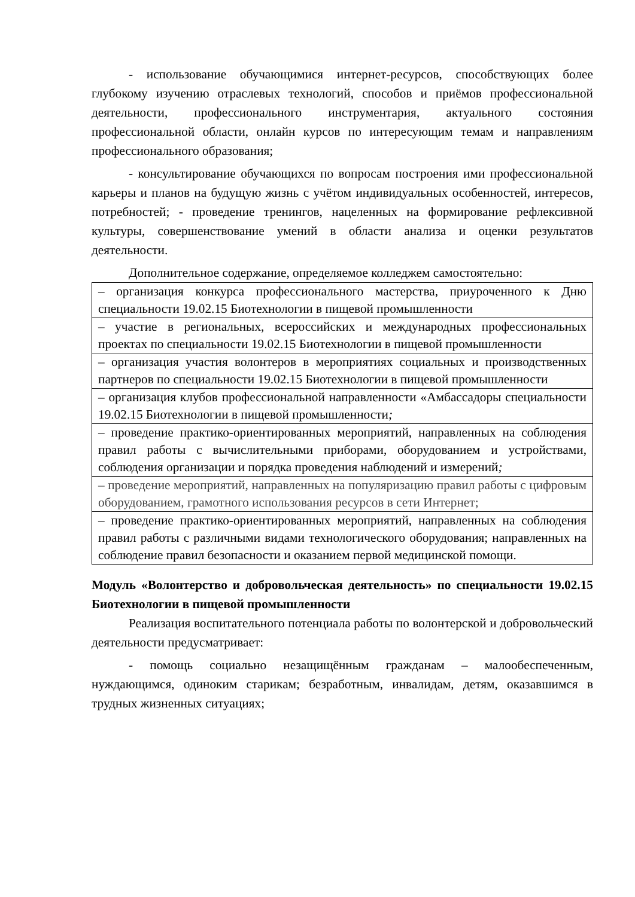- использование обучающимися интернет-ресурсов, способствующих более глубокому изучению отраслевых технологий, способов и приёмов профессиональной деятельности, профессионального инструментария, актуального состояния профессиональной области, онлайн курсов по интересующим темам и направлениям профессионального образования;
- консультирование обучающихся по вопросам построения ими профессиональной карьеры и планов на будущую жизнь с учётом индивидуальных особенностей, интересов, потребностей; - проведение тренингов, нацеленных на формирование рефлексивной культуры, совершенствование умений в области анализа и оценки результатов деятельности.
Дополнительное содержание, определяемое колледжем самостоятельно:
| – организация конкурса профессионального мастерства, приуроченного к Дню специальности 19.02.15 Биотехнологии в пищевой промышленности |
| – участие в региональных, всероссийских и международных профессиональных проектах по специальности 19.02.15 Биотехнологии в пищевой промышленности |
| – организация участия волонтеров в мероприятиях социальных и производственных партнеров по специальности 19.02.15 Биотехнологии в пищевой промышленности |
| – организация клубов профессиональной направленности «Амбассадоры специальности 19.02.15 Биотехнологии в пищевой промышленности ; |
| – проведение практико-ориентированных мероприятий, направленных на соблюдения правил работы с вычислительными приборами, оборудованием и устройствами, соблюдения организации и порядка проведения наблюдений и измерений ; |
| – проведение мероприятий, направленных на популяризацию правил работы с цифровым оборудованием, грамотного использования ресурсов в сети Интернет; |
| – проведение практико-ориентированных мероприятий, направленных на соблюдения правил работы с различными видами технологического оборудования; направленных на соблюдение правил безопасности и оказанием первой медицинской помощи. |
Модуль «Волонтерство и добровольческая деятельность» по специальности 19.02.15 Биотехнологии в пищевой промышленности
Реализация воспитательного потенциала работы по волонтерской и добровольческий деятельности предусматривает:
- помощь социально незащищённым гражданам – малообеспеченным, нуждающимся, одиноким старикам; безработным, инвалидам, детям, оказавшимся в трудных жизненных ситуациях;